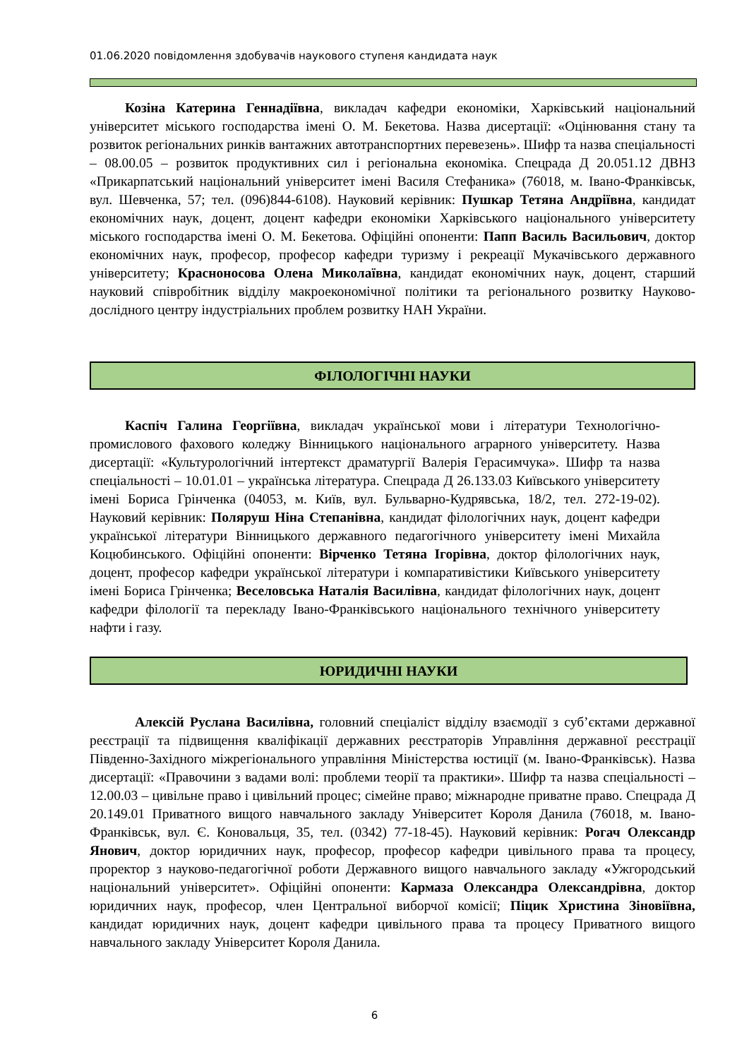01.06.2020 повідомлення здобувачів наукового ступеня кандидата наук
Козіна Катерина Геннадіївна, викладач кафедри економіки, Харківський національний університет міського господарства імені О. М. Бекетова. Назва дисертації: «Оцінювання стану та розвиток регіональних ринків вантажних автотранспортних перевезень». Шифр та назва спеціальності – 08.00.05 – розвиток продуктивних сил і регіональна економіка. Спецрада Д 20.051.12 ДВНЗ «Прикарпатський національний університет імені Василя Стефаника» (76018, м. Івано-Франківськ, вул. Шевченка, 57; тел. (096)844-6108). Науковий керівник: Пушкар Тетяна Андріївна, кандидат економічних наук, доцент, доцент кафедри економіки Харківського національного університету міського господарства імені О. М. Бекетова. Офіційні опоненти: Папп Василь Васильович, доктор економічних наук, професор, професор кафедри туризму і рекреації Мукачівського державного університету; Красноносова Олена Миколаївна, кандидат економічних наук, доцент, старший науковий співробітник відділу макроекономічної політики та регіонального розвитку Науково-дослідного центру індустріальних проблем розвитку НАН України.
ФІЛОЛОГІЧНІ НАУКИ
Каспіч Галина Георгіївна, викладач української мови і літератури Технологічно-промислового фахового коледжу Вінницького національного аграрного університету. Назва дисертації: «Культурологічний інтертекст драматургії Валерія Герасимчука». Шифр та назва спеціальності – 10.01.01 – українська література. Спецрада Д 26.133.03 Київського університету імені Бориса Грінченка (04053, м. Київ, вул. Бульварно-Кудрявська, 18/2, тел. 272-19-02). Науковий керівник: Поляруш Ніна Степанівна, кандидат філологічних наук, доцент кафедри української літератури Вінницького державного педагогічного університету імені Михайла Коцюбинського. Офіційні опоненти: Вірченко Тетяна Ігорівна, доктор філологічних наук, доцент, професор кафедри української літератури і компаративістики Київського університету імені Бориса Грінченка; Веселовська Наталія Василівна, кандидат філологічних наук, доцент кафедри філології та перекладу Івано-Франківського національного технічного університету нафти і газу.
ЮРИДИЧНІ НАУКИ
Алексій Руслана Василівна, головний спеціаліст відділу взаємодії з суб’єктами державної реєстрації та підвищення кваліфікації державних реєстраторів Управління державної реєстрації Південно-Західного міжрегіонального управління Міністерства юстиції (м. Івано-Франківськ). Назва дисертації: «Правочини з вадами волі: проблеми теорії та практики». Шифр та назва спеціальності – 12.00.03 – цивільне право і цивільний процес; сімейне право; міжнародне приватне право. Спецрада Д 20.149.01 Приватного вищого навчального закладу Університет Короля Данила (76018, м. Івано-Франківськ, вул. Є. Коновальця, 35, тел. (0342) 77-18-45). Науковий керівник: Рогач Олександр Янович, доктор юридичних наук, професор, професор кафедри цивільного права та процесу, проректор з науково-педагогічної роботи Державного вищого навчального закладу «Ужгородський національний університет». Офіційні опоненти: Кармаза Олександра Олександрівна, доктор юридичних наук, професор, член Центральної виборчої комісії; Піцик Христина Зіновіївна, кандидат юридичних наук, доцент кафедри цивільного права та процесу Приватного вищого навчального закладу Університет Короля Данила.
6